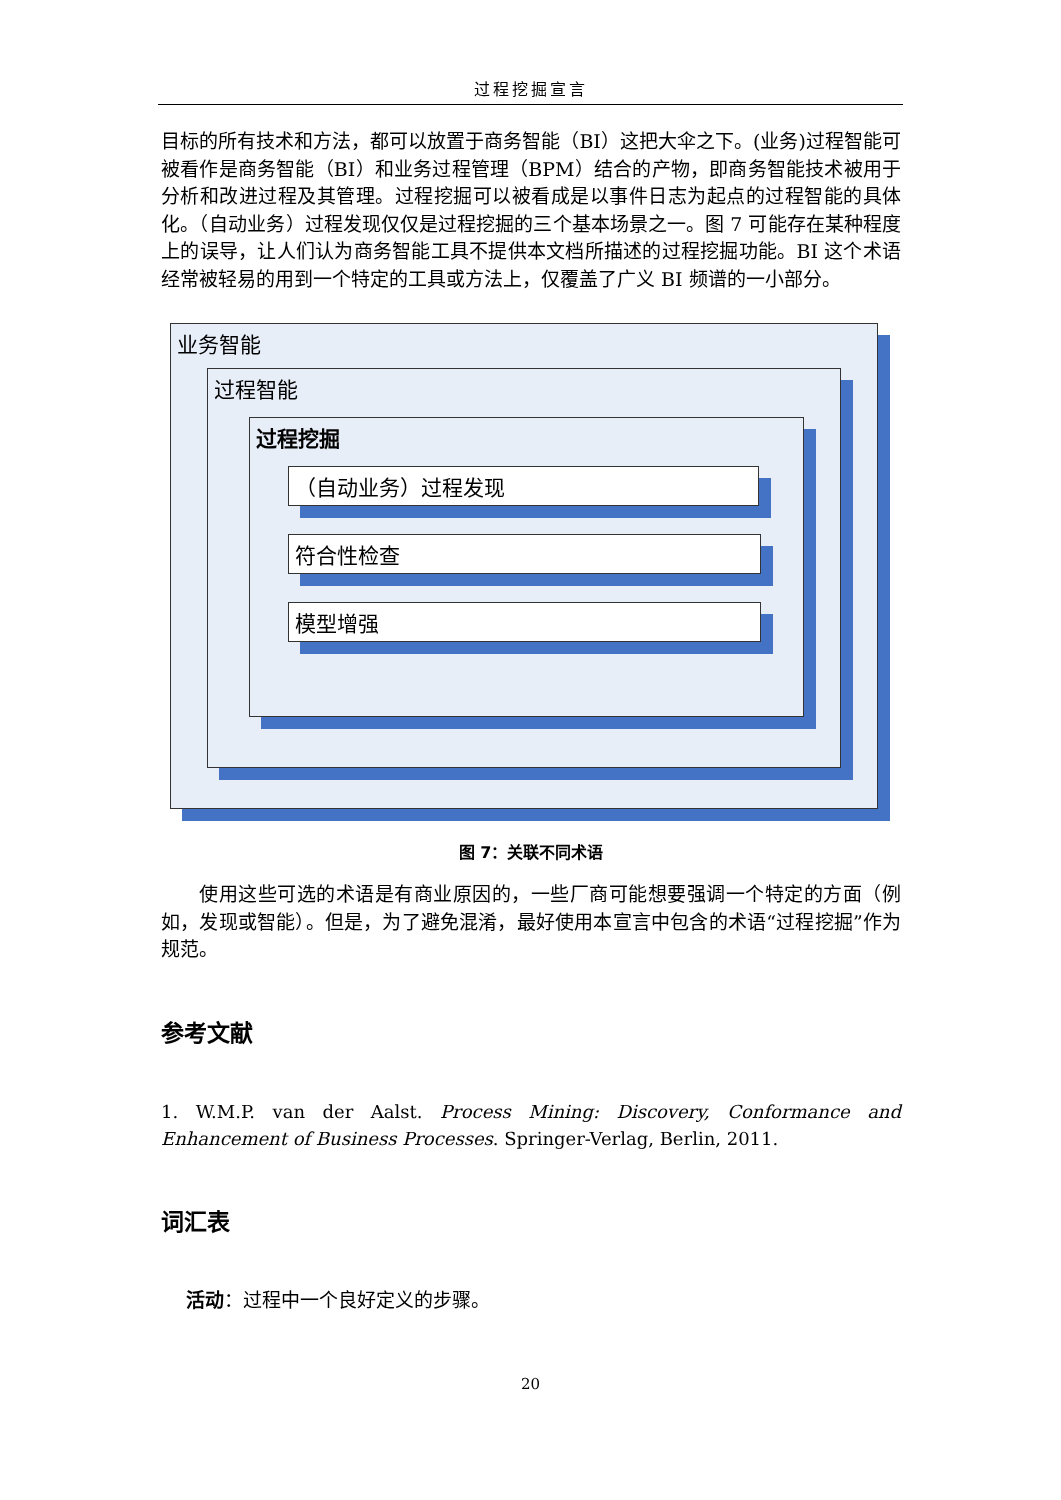过程挖掘宣言
目标的所有技术和方法，都可以放置于商务智能（BI）这把大伞之下。(业务)过程智能可被看作是商务智能（BI）和业务过程管理（BPM）结合的产物，即商务智能技术被用于分析和改进过程及其管理。过程挖掘可以被看成是以事件日志为起点的过程智能的具体化。（自动业务）过程发现仅仅是过程挖掘的三个基本场景之一。图 7 可能存在某种程度上的误导，让人们认为商务智能工具不提供本文档所描述的过程挖掘功能。BI 这个术语经常被轻易的用到一个特定的工具或方法上，仅覆盖了广义 BI 频谱的一小部分。
业务智能
过程智能
过程挖掘
（自动业务）过程发现
符合性检查
模型增强
图 7：关联不同术语
使用这些可选的术语是有商业原因的，一些厂商可能想要强调一个特定的方面（例如，发现或智能）。但是，为了避免混淆，最好使用本宣言中包含的术语“过程挖掘”作为规范。
参考文献
1. W.M.P. van der Aalst. Process Mining: Discovery, Conformance and Enhancement of Business Processes. Springer-Verlag, Berlin, 2011.
词汇表
活动：过程中一个良好定义的步骤。
20